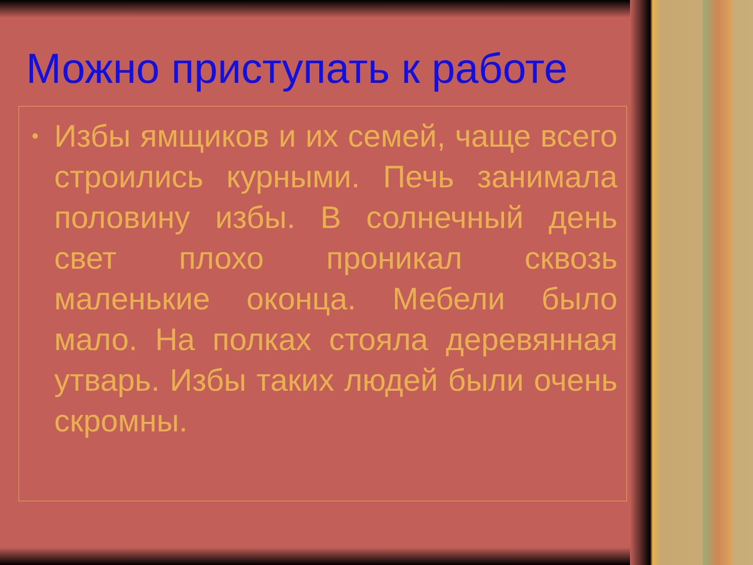Можно приступать к работе
• Избы ямщиков и их семей, чаще всего строились курными. Печь занимала половину избы. В солнечный день свет плохо проникал сквозь маленькие оконца. Мебели было мало. На полках стояла деревянная утварь. Избы таких людей были очень скромны.